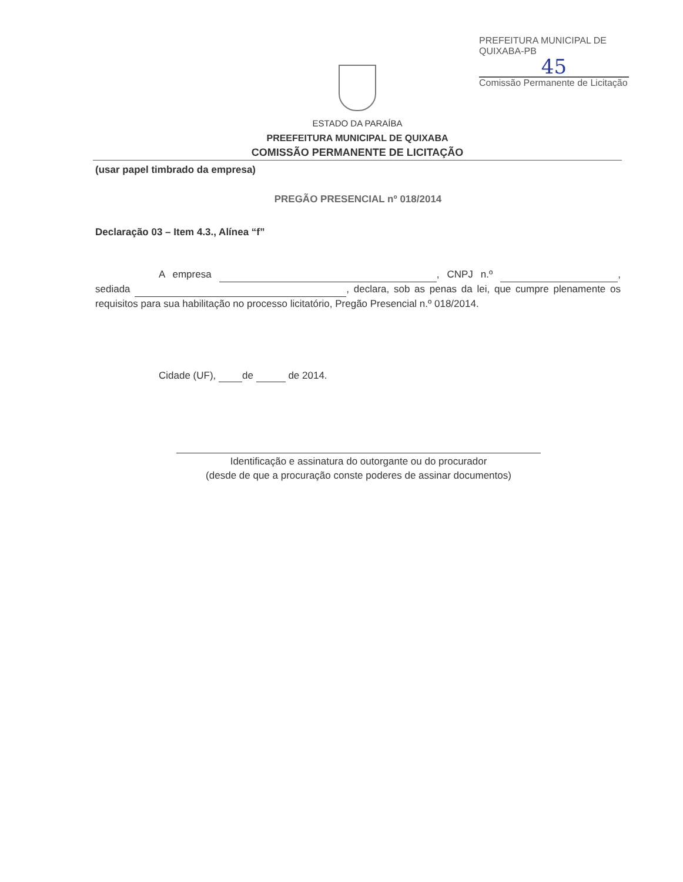PREFEITURA MUNICIPAL DE QUIXABA-PB
45
Comissão Permanente de Licitação
ESTADO DA PARAÍBA
PREEFEITURA MUNICIPAL DE QUIXABA
COMISSÃO PERMANENTE DE LICITAÇÃO
(usar papel timbrado da empresa)
PREGÃO PRESENCIAL nº 018/2014
Declaração 03 – Item 4.3., Alínea “f”
A empresa , CNPJ n.º , sediada , declara, sob as penas da lei, que cumpre plenamente os requisitos para sua habilitação no processo licitatório, Pregão Presencial n.º 018/2014.
Cidade (UF), de de 2014.
Identificação e assinatura do outorgante ou do procurador
(desde de que a procuração conste poderes de assinar documentos)